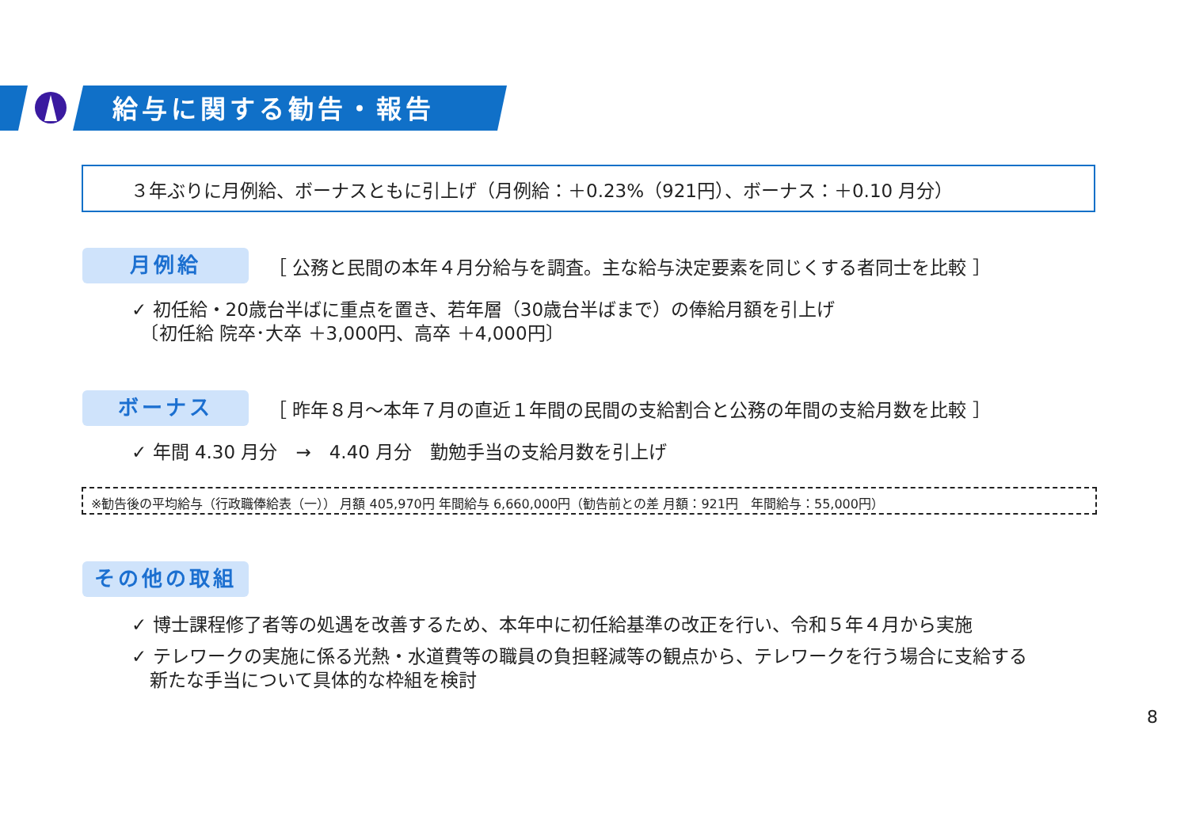給与に関する勧告・報告
３年ぶりに月例給、ボーナスともに引上げ（月例給：＋0.23%（921円）、ボーナス：＋0.10 月分）
月例給 ［ 公務と民間の本年４月分給与を調査。主な給与決定要素を同じくする者同士を比較 ］
✓ 初任給・20歳台半ばに重点を置き、若年層（30歳台半ばまで）の俸給月額を引上げ
　〔初任給 院卒･大卒 ＋3,000円、高卒 ＋4,000円〕
ボーナス ［ 昨年８月～本年７月の直近１年間の民間の支給割合と公務の年間の支給月数を比較 ］
✓ 年間 4.30 月分　→　4.40 月分　勤勉手当の支給月数を引上げ
※勧告後の平均給与（行政職俸給表（一）） 月額 405,970円 年間給与 6,660,000円（勧告前との差 月額：921円　年間給与：55,000円）
その他の取組
✓ 博士課程修了者等の処遇を改善するため、本年中に初任給基準の改正を行い、令和５年４月から実施
✓ テレワークの実施に係る光熱・水道費等の職員の負担軽減等の観点から、テレワークを行う場合に支給する
　新たな手当について具体的な枠組を検討
8